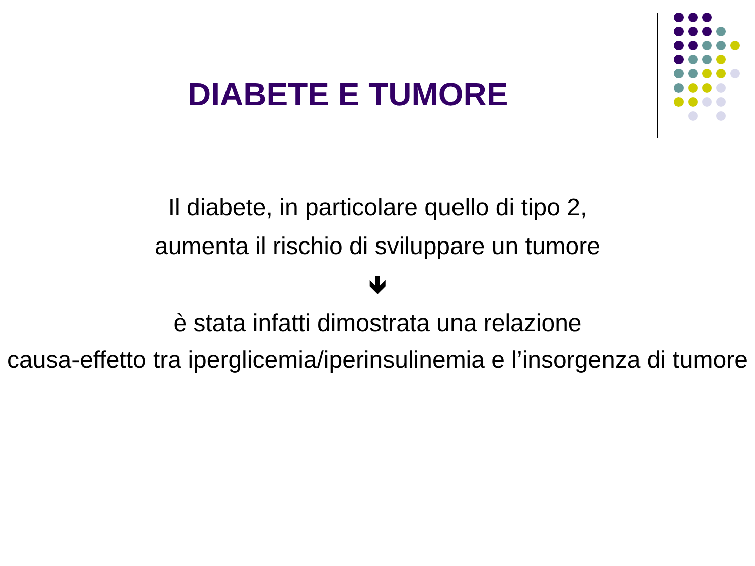DIABETE E TUMORE
Il diabete, in particolare quello di tipo 2,
aumenta il rischio di sviluppare un tumore
🡻
è stata infatti dimostrata una relazione
causa-effetto tra iperglicemia/iperinsulinemia e l’insorgenza di tumore